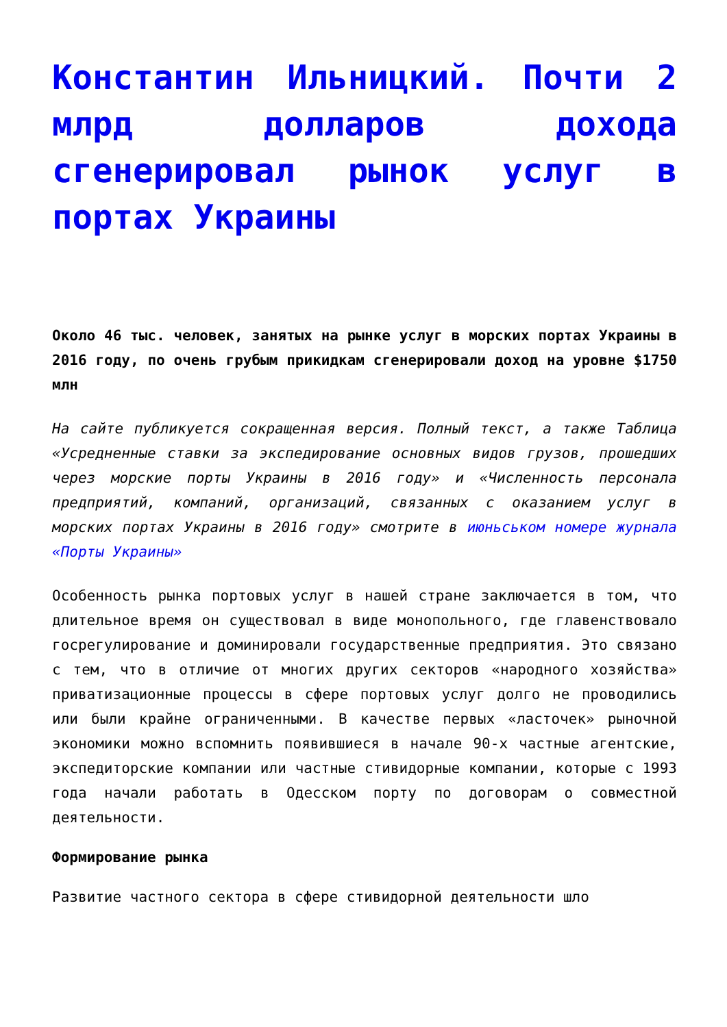Константин Ильницкий. Почти 2 млрд долларов дохода сгенерировал рынок услуг в портах Украины
Около 46 тыс. человек, занятых на рынке услуг в морских портах Украины в 2016 году, по очень грубым прикидкам сгенерировали доход на уровне $1750 млн
На сайте публикуется сокращенная версия. Полный текст, а также Таблица «Усредненные ставки за экспедирование основных видов грузов, прошедших через морские порты Украины в 2016 году» и «Численность персонала предприятий, компаний, организаций, связанных с оказанием услуг в морских портах Украины в 2016 году» смотрите в июньськом номере журнала «Порты Украины»
Особенность рынка портовых услуг в нашей стране заключается в том, что длительное время он существовал в виде монопольного, где главенствовало госрегулирование и доминировали государственные предприятия. Это связано с тем, что в отличие от многих других секторов «народного хозяйства» приватизационные процессы в сфере портовых услуг долго не проводились или были крайне ограниченными. В качестве первых «ласточек» рыночной экономики можно вспомнить появившиеся в начале 90-х частные агентские, экспедиторские компании или частные стивидорные компании, которые с 1993 года начали работать в Одесском порту по договорам о совместной деятельности.
Формирование рынка
Развитие частного сектора в сфере стивидорной деятельности шло